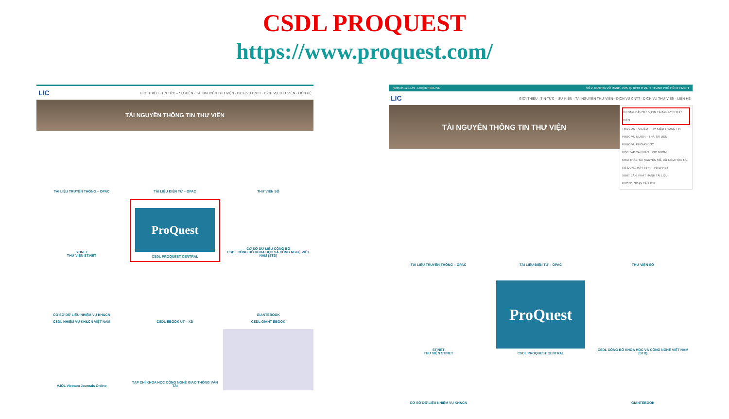CSDL PROQUEST
https://www.proquest.com/
LIC GIỚI THIỆU · TIN TỨC – SỰ KIỆN · TÀI NGUYÊN THƯ VIỆN · DỊCH VỤ CNTT · DỊCH VỤ THƯ VIỆN · LIÊN HỆ
TÀI NGUYÊN THÔNG TIN THƯ VIỆN
TÀI LIỆU TRUYỀN THỐNG – OPAC
TÀI LIỆU ĐIỆN TỬ – OPAC
THƯ VIỆN SỐ
STINET
THƯ VIỆN STINET
ProQuest
CSDL PROQUEST CENTRAL
CƠ SỞ DỮ LIỆU CÔNG BỐ
CSDL CÔNG BỐ KHOA HỌC VÀ CÔNG NGHỆ VIỆT NAM (STD)
CƠ SỞ DỮ LIỆU NHIỆM VỤ KH&CN
CSDL NHIỆM VỤ KH&CN VIỆT NAM
CSDL EBOOK UT – XD
GIANTEBOOK
CSDL GIANT EBOOK
VJOL Vietnam Journals Online
TẠP CHÍ KHOA HỌC CÔNG NGHỆ GIAO THÔNG VẬN TẢI
(028) 35.120.169 · LIC@UT.EDU.VN SỐ 2, ĐƯỜNG VÕ OANH, P.25, Q. BÌNH THẠNH, THÀNH PHỐ HỒ CHÍ MINH
LIC GIỚI THIỆU · TIN TỨC – SỰ KIỆN · TÀI NGUYÊN THƯ VIỆN · DỊCH VỤ CNTT · DỊCH VỤ THƯ VIỆN · LIÊN HỆ
TÀI NGUYÊN THÔNG TIN THƯ VIỆN
HƯỚNG DẪN SỬ DỤNG TÀI NGUYÊN THƯ VIỆN
TRA CỨU TÀI LIỆU – TÌM KIẾM THÔNG TIN
PHỤC VỤ MƯỢN – TRẢ TÀI LIỆU
PHỤC VỤ PHÒNG ĐỌC
HỌC TẬP CÁ NHÂN, HỌC NHÓM
KHAI THÁC TÀI NGUYÊN SỐ, DỮ LIỆU HỌC TẬP
SỬ DỤNG MÁY TÍNH – INTERNET
XUẤT BẢN, PHÁT HÀNH TÀI LIỆU
PHOTO, SOẠN TÀI LIỆU
TÀI LIỆU TRUYỀN THỐNG – OPAC
TÀI LIỆU ĐIỆN TỬ – OPAC
THƯ VIỆN SỐ
STINET
THƯ VIỆN STINET
ProQuest
CSDL PROQUEST CENTRAL
CSDL CÔNG BỐ KHOA HỌC VÀ CÔNG NGHỆ VIỆT NAM (STD)
CƠ SỞ DỮ LIỆU NHIỆM VỤ KH&CN
GIANTEBOOK